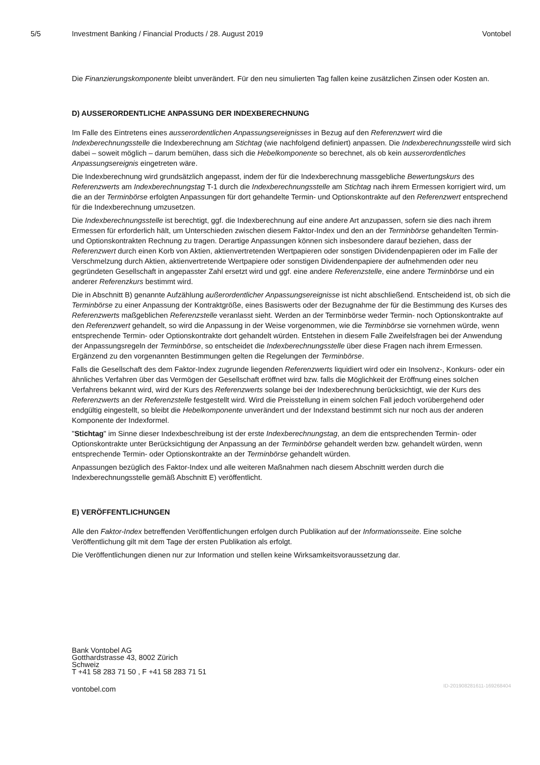5/5 Investment Banking / Financial Products / 28. August 2019 Vontobel
Die Finanzierungskomponente bleibt unverändert. Für den neu simulierten Tag fallen keine zusätzlichen Zinsen oder Kosten an.
D) AUSSERORDENTLICHE ANPASSUNG DER INDEXBERECHNUNG
Im Falle des Eintretens eines ausserordentlichen Anpassungsereignisses in Bezug auf den Referenzwert wird die Indexberechnungsstelle die Indexberechnung am Stichtag (wie nachfolgend definiert) anpassen. Die Indexberechnungsstelle wird sich dabei – soweit möglich – darum bemühen, dass sich die Hebelkomponente so berechnet, als ob kein ausserordentliches Anpassungsereignis eingetreten wäre.
Die Indexberechnung wird grundsätzlich angepasst, indem der für die Indexberechnung massgebliche Bewertungskurs des Referenzwerts am Indexberechnungstag T-1 durch die Indexberechnungsstelle am Stichtag nach ihrem Ermessen korrigiert wird, um die an der Terminbörse erfolgten Anpassungen für dort gehandelte Termin- und Optionskontrakte auf den Referenzwert entsprechend für die Indexberechnung umzusetzen.
Die Indexberechnungsstelle ist berechtigt, ggf. die Indexberechnung auf eine andere Art anzupassen, sofern sie dies nach ihrem Ermessen für erforderlich hält, um Unterschieden zwischen diesem Faktor-Index und den an der Terminbörse gehandelten Termin- und Optionskontrakten Rechnung zu tragen. Derartige Anpassungen können sich insbesondere darauf beziehen, dass der Referenzwert durch einen Korb von Aktien, aktienvertretenden Wertpapieren oder sonstigen Dividendenpapieren oder im Falle der Verschmelzung durch Aktien, aktienvertretende Wertpapiere oder sonstigen Dividendenpapiere der aufnehmenden oder neu gegründeten Gesellschaft in angepasster Zahl ersetzt wird und ggf. eine andere Referenzstelle, eine andere Terminbörse und ein anderer Referenzkurs bestimmt wird.
Die in Abschnitt B) genannte Aufzählung außerordentlicher Anpassungsereignisse ist nicht abschließend. Entscheidend ist, ob sich die Terminbörse zu einer Anpassung der Kontraktgröße, eines Basiswerts oder der Bezugnahme der für die Bestimmung des Kurses des Referenzwerts maßgeblichen Referenzstelle veranlasst sieht. Werden an der Terminbörse weder Termin- noch Optionskontrakte auf den Referenzwert gehandelt, so wird die Anpassung in der Weise vorgenommen, wie die Terminbörse sie vornehmen würde, wenn entsprechende Termin- oder Optionskontrakte dort gehandelt würden. Entstehen in diesem Falle Zweifelsfragen bei der Anwendung der Anpassungsregeln der Terminbörse, so entscheidet die Indexberechnungsstelle über diese Fragen nach ihrem Ermessen. Ergänzend zu den vorgenannten Bestimmungen gelten die Regelungen der Terminbörse.
Falls die Gesellschaft des dem Faktor-Index zugrunde liegenden Referenzwerts liquidiert wird oder ein Insolvenz-, Konkurs- oder ein ähnliches Verfahren über das Vermögen der Gesellschaft eröffnet wird bzw. falls die Möglichkeit der Eröffnung eines solchen Verfahrens bekannt wird, wird der Kurs des Referenzwerts solange bei der Indexberechnung berücksichtigt, wie der Kurs des Referenzwerts an der Referenzstelle festgestellt wird. Wird die Preisstellung in einem solchen Fall jedoch vorübergehend oder endgültig eingestellt, so bleibt die Hebelkomponente unverändert und der Indexstand bestimmt sich nur noch aus der anderen Komponente der Indexformel.
"Stichtag" im Sinne dieser Indexbeschreibung ist der erste Indexberechnungstag, an dem die entsprechenden Termin- oder Optionskontrakte unter Berücksichtigung der Anpassung an der Terminbörse gehandelt werden bzw. gehandelt würden, wenn entsprechende Termin- oder Optionskontrakte an der Terminbörse gehandelt würden.
Anpassungen bezüglich des Faktor-Index und alle weiteren Maßnahmen nach diesem Abschnitt werden durch die Indexberechnungsstelle gemäß Abschnitt E) veröffentlicht.
E) VERÖFFENTLICHUNGEN
Alle den Faktor-Index betreffenden Veröffentlichungen erfolgen durch Publikation auf der Informationsseite. Eine solche Veröffentlichung gilt mit dem Tage der ersten Publikation als erfolgt.
Die Veröffentlichungen dienen nur zur Information und stellen keine Wirksamkeitsvoraussetzung dar.
Bank Vontobel AG
Gotthardstrasse 43, 8002 Zürich
Schweiz
T +41 58 283 71 50 , F +41 58 283 71 51
vontobel.com
ID-201908281611-169268404